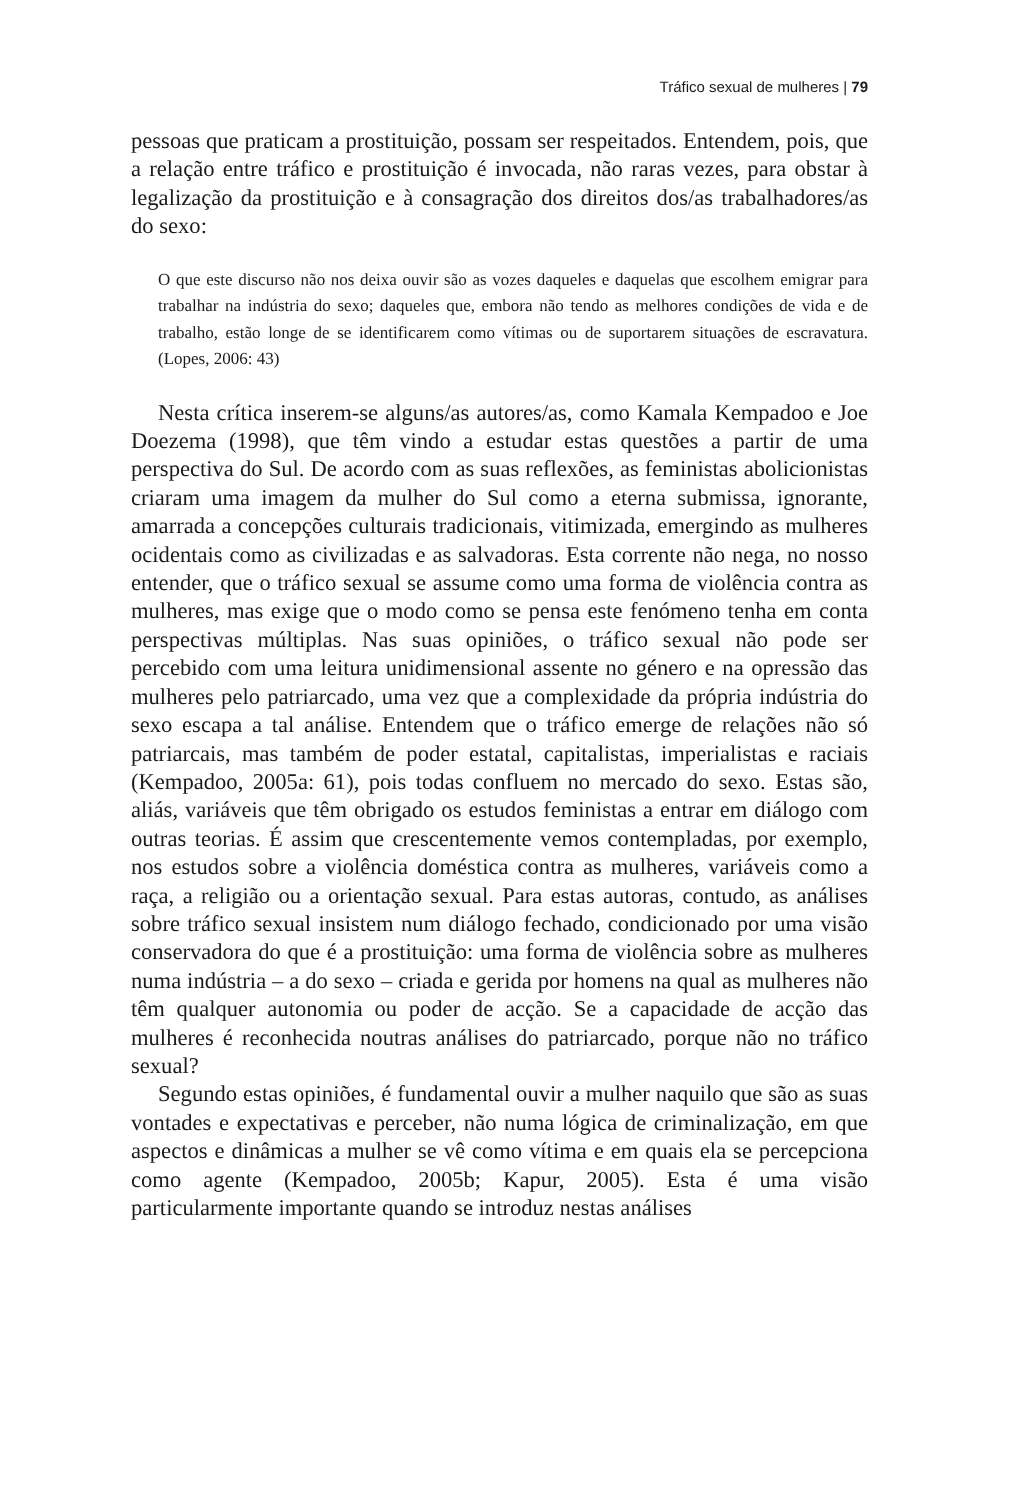Tráfico sexual de mulheres | 79
pessoas que praticam a prostituição, possam ser respeitados. Entendem, pois, que a relação entre tráfico e prostituição é invocada, não raras vezes, para obstar à legalização da prostituição e à consagração dos direitos dos/as trabalhadores/as do sexo:
O que este discurso não nos deixa ouvir são as vozes daqueles e daquelas que escolhem emigrar para trabalhar na indústria do sexo; daqueles que, embora não tendo as melhores condições de vida e de trabalho, estão longe de se identificarem como vítimas ou de suportarem situações de escravatura. (Lopes, 2006: 43)
Nesta crítica inserem-se alguns/as autores/as, como Kamala Kempadoo e Joe Doezema (1998), que têm vindo a estudar estas questões a partir de uma perspectiva do Sul. De acordo com as suas reflexões, as feministas abolicionistas criaram uma imagem da mulher do Sul como a eterna submissa, ignorante, amarrada a concepções culturais tradicionais, vitimizada, emergindo as mulheres ocidentais como as civilizadas e as salvadoras. Esta corrente não nega, no nosso entender, que o tráfico sexual se assume como uma forma de violência contra as mulheres, mas exige que o modo como se pensa este fenómeno tenha em conta perspectivas múltiplas. Nas suas opiniões, o tráfico sexual não pode ser percebido com uma leitura unidimensional assente no género e na opressão das mulheres pelo patriarcado, uma vez que a complexidade da própria indústria do sexo escapa a tal análise. Entendem que o tráfico emerge de relações não só patriarcais, mas também de poder estatal, capitalistas, imperialistas e raciais (Kempadoo, 2005a: 61), pois todas confluem no mercado do sexo. Estas são, aliás, variáveis que têm obrigado os estudos feministas a entrar em diálogo com outras teorias. É assim que crescentemente vemos contempladas, por exemplo, nos estudos sobre a violência doméstica contra as mulheres, variáveis como a raça, a religião ou a orientação sexual. Para estas autoras, contudo, as análises sobre tráfico sexual insistem num diálogo fechado, condicionado por uma visão conservadora do que é a prostituição: uma forma de violência sobre as mulheres numa indústria – a do sexo – criada e gerida por homens na qual as mulheres não têm qualquer autonomia ou poder de acção. Se a capacidade de acção das mulheres é reconhecida noutras análises do patriarcado, porque não no tráfico sexual?
Segundo estas opiniões, é fundamental ouvir a mulher naquilo que são as suas vontades e expectativas e perceber, não numa lógica de criminalização, em que aspectos e dinâmicas a mulher se vê como vítima e em quais ela se percepciona como agente (Kempadoo, 2005b; Kapur, 2005). Esta é uma visão particularmente importante quando se introduz nestas análises